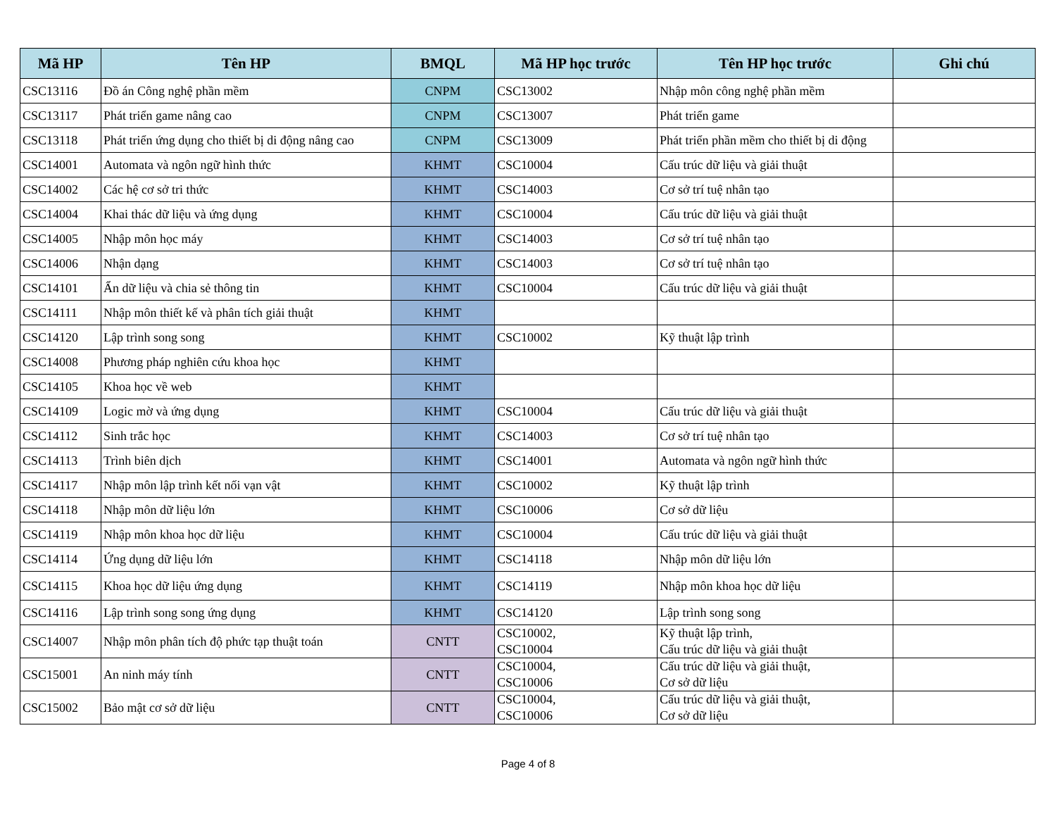| Mã HP | Tên HP | BMQL | Mã HP học trước | Tên HP học trước | Ghi chú |
| --- | --- | --- | --- | --- | --- |
| CSC13116 | Đồ án Công nghệ phần mềm | CNPM | CSC13002 | Nhập môn công nghệ phần mềm | |
| CSC13117 | Phát triển game nâng cao | CNPM | CSC13007 | Phát triển game | |
| CSC13118 | Phát triển ứng dụng cho thiết bị di động nâng cao | CNPM | CSC13009 | Phát triển phần mềm cho thiết bị di động | |
| CSC14001 | Automata và ngôn ngữ hình thức | KHMT | CSC10004 | Cấu trúc dữ liệu và giải thuật | |
| CSC14002 | Các hệ cơ sở tri thức | KHMT | CSC14003 | Cơ sở trí tuệ nhân tạo | |
| CSC14004 | Khai thác dữ liệu và ứng dụng | KHMT | CSC10004 | Cấu trúc dữ liệu và giải thuật | |
| CSC14005 | Nhập môn học máy | KHMT | CSC14003 | Cơ sở trí tuệ nhân tạo | |
| CSC14006 | Nhận dạng | KHMT | CSC14003 | Cơ sở trí tuệ nhân tạo | |
| CSC14101 | Ẩn dữ liệu và chia sẻ thông tin | KHMT | CSC10004 | Cấu trúc dữ liệu và giải thuật | |
| CSC14111 | Nhập môn thiết kế và phân tích giải thuật | KHMT | | | |
| CSC14120 | Lập trình song song | KHMT | CSC10002 | Kỹ thuật lập trình | |
| CSC14008 | Phương pháp nghiên cứu khoa học | KHMT | | | |
| CSC14105 | Khoa học về web | KHMT | | | |
| CSC14109 | Logic mờ và ứng dụng | KHMT | CSC10004 | Cấu trúc dữ liệu và giải thuật | |
| CSC14112 | Sinh trắc học | KHMT | CSC14003 | Cơ sở trí tuệ nhân tạo | |
| CSC14113 | Trình biên dịch | KHMT | CSC14001 | Automata và ngôn ngữ hình thức | |
| CSC14117 | Nhập môn lập trình kết nối vạn vật | KHMT | CSC10002 | Kỹ thuật lập trình | |
| CSC14118 | Nhập môn dữ liệu lớn | KHMT | CSC10006 | Cơ sở dữ liệu | |
| CSC14119 | Nhập môn khoa học dữ liệu | KHMT | CSC10004 | Cấu trúc dữ liệu và giải thuật | |
| CSC14114 | Ứng dụng dữ liệu lớn | KHMT | CSC14118 | Nhập môn dữ liệu lớn | |
| CSC14115 | Khoa học dữ liệu ứng dụng | KHMT | CSC14119 | Nhập môn khoa học dữ liệu | |
| CSC14116 | Lập trình song song ứng dụng | KHMT | CSC14120 | Lập trình song song | |
| CSC14007 | Nhập môn phân tích độ phức tạp thuật toán | CNTT | CSC10002, CSC10004 | Kỹ thuật lập trình, Cấu trúc dữ liệu và giải thuật | |
| CSC15001 | An ninh máy tính | CNTT | CSC10004, CSC10006 | Cấu trúc dữ liệu và giải thuật, Cơ sở dữ liệu | |
| CSC15002 | Bảo mật cơ sở dữ liệu | CNTT | CSC10004, CSC10006 | Cấu trúc dữ liệu và giải thuật, Cơ sở dữ liệu | |
Page 4 of 8